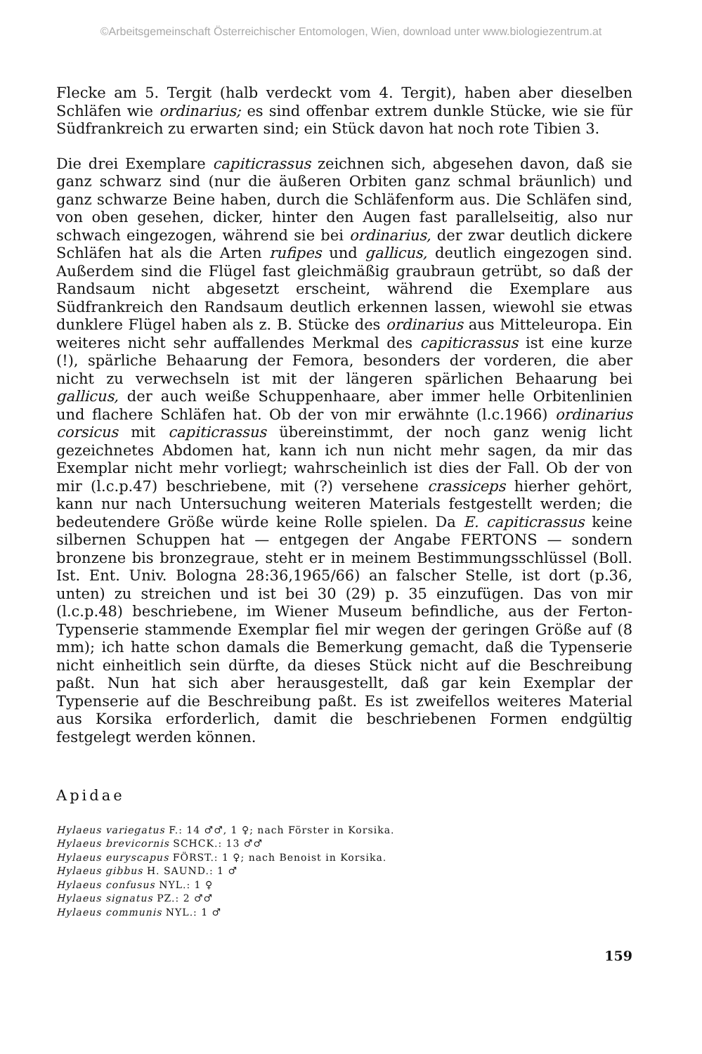©Arbeitsgemeinschaft Österreichischer Entomologen, Wien, download unter www.biologiezentrum.at
Flecke am 5. Tergit (halb verdeckt vom 4. Tergit), haben aber dieselben Schläfen wie ordinarius; es sind offenbar extrem dunkle Stücke, wie sie für Südfrankreich zu erwarten sind; ein Stück davon hat noch rote Tibien 3.
Die drei Exemplare capiticrassus zeichnen sich, abgesehen davon, daß sie ganz schwarz sind (nur die äußeren Orbiten ganz schmal bräunlich) und ganz schwarze Beine haben, durch die Schläfenform aus. Die Schläfen sind, von oben gesehen, dicker, hinter den Augen fast parallelseitig, also nur schwach eingezogen, während sie bei ordinarius, der zwar deutlich dickere Schläfen hat als die Arten rufipes und gallicus, deutlich eingezogen sind. Außerdem sind die Flügel fast gleichmäßig graubraun getrübt, so daß der Randsaum nicht abgesetzt erscheint, während die Exemplare aus Südfrankreich den Randsaum deutlich erkennen lassen, wiewohl sie etwas dunklere Flügel haben als z. B. Stücke des ordinarius aus Mitteleuropa. Ein weiteres nicht sehr auffallendes Merkmal des capiticrassus ist eine kurze (!), spärliche Behaarung der Femora, besonders der vorderen, die aber nicht zu verwechseln ist mit der längeren spärlichen Behaarung bei gallicus, der auch weiße Schuppenhaare, aber immer helle Orbitenlinien und flachere Schläfen hat. Ob der von mir erwähnte (l.c.1966) ordinarius corsicus mit capiticrassus übereinstimmt, der noch ganz wenig licht gezeichnetes Abdomen hat, kann ich nun nicht mehr sagen, da mir das Exemplar nicht mehr vorliegt; wahrscheinlich ist dies der Fall. Ob der von mir (l.c.p.47) beschriebene, mit (?) versehene crassiceps hierher gehört, kann nur nach Untersuchung weiteren Materials festgestellt werden; die bedeutendere Größe würde keine Rolle spielen. Da E. capiticrassus keine silbernen Schuppen hat — entgegen der Angabe FERTONS — sondern bronzene bis bronzegraue, steht er in meinem Bestimmungsschlüssel (Boll. Ist. Ent. Univ. Bologna 28:36,1965/66) an falscher Stelle, ist dort (p.36, unten) zu streichen und ist bei 30 (29) p. 35 einzufügen. Das von mir (l.c.p.48) beschriebene, im Wiener Museum befindliche, aus der Ferton-Typenserie stammende Exemplar fiel mir wegen der geringen Größe auf (8 mm); ich hatte schon damals die Bemerkung gemacht, daß die Typenserie nicht einheitlich sein dürfte, da dieses Stück nicht auf die Beschreibung paßt. Nun hat sich aber herausgestellt, daß gar kein Exemplar der Typenserie auf die Beschreibung paßt. Es ist zweifellos weiteres Material aus Korsika erforderlich, damit die beschriebenen Formen endgültig festgelegt werden können.
Apidae
Hylaeus variegatus F.: 14 ♂♂, 1 ♀; nach Förster in Korsika.
Hylaeus brevicornis SCHCK.: 13 ♂♂
Hylaeus euryscapus FÖRST.: 1 ♀; nach Benoist in Korsika.
Hylaeus gibbus H. SAUND.: 1 ♂
Hylaeus confusus NYL.: 1 ♀
Hylaeus signatus PZ.: 2 ♂♂
Hylaeus communis NYL.: 1 ♂
159